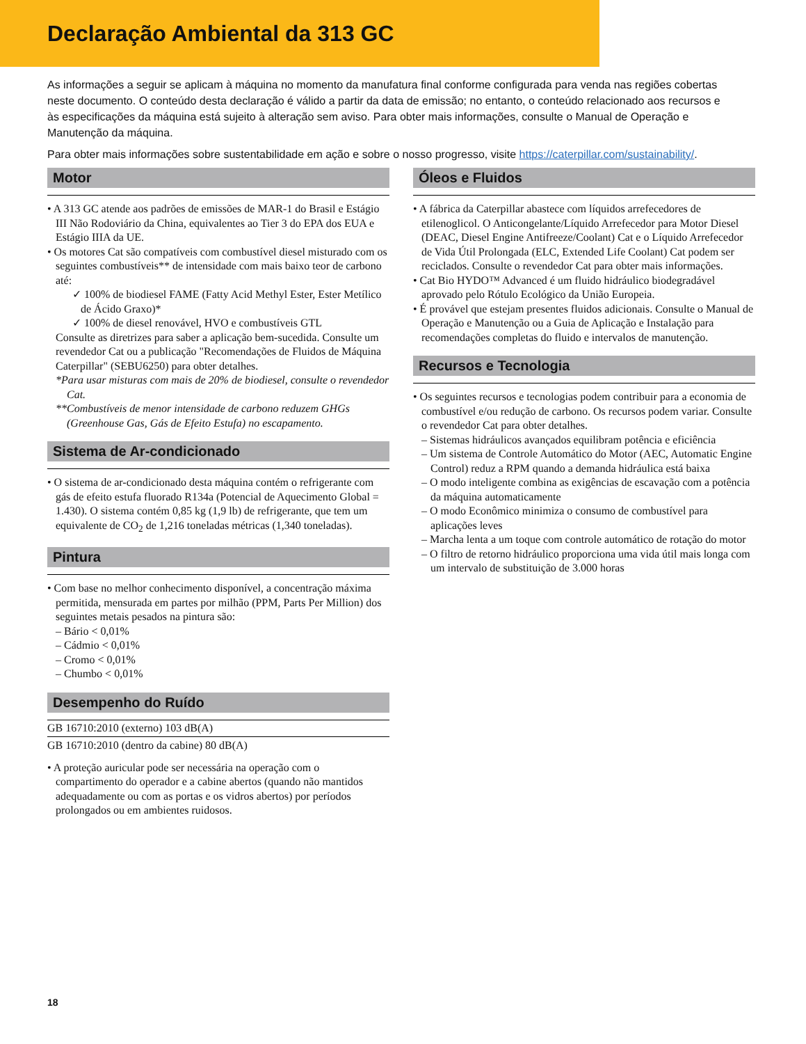Declaração Ambiental da 313 GC
As informações a seguir se aplicam à máquina no momento da manufatura final conforme configurada para venda nas regiões cobertas neste documento. O conteúdo desta declaração é válido a partir da data de emissão; no entanto, o conteúdo relacionado aos recursos e às especificações da máquina está sujeito à alteração sem aviso. Para obter mais informações, consulte o Manual de Operação e Manutenção da máquina.
Para obter mais informações sobre sustentabilidade em ação e sobre o nosso progresso, visite https://caterpillar.com/sustainability/.
Motor
• A 313 GC atende aos padrões de emissões de MAR-1 do Brasil e Estágio III Não Rodoviário da China, equivalentes ao Tier 3 do EPA dos EUA e Estágio IIIA da UE.
• Os motores Cat são compatíveis com combustível diesel misturado com os seguintes combustíveis** de intensidade com mais baixo teor de carbono até:
✓ 100% de biodiesel FAME (Fatty Acid Methyl Ester, Ester Metílico de Ácido Graxo)*
✓ 100% de diesel renovável, HVO e combustíveis GTL
Consulte as diretrizes para saber a aplicação bem-sucedida. Consulte um revendedor Cat ou a publicação "Recomendações de Fluidos de Máquina Caterpillar" (SEBU6250) para obter detalhes.
*Para usar misturas com mais de 20% de biodiesel, consulte o revendedor Cat.
**Combustíveis de menor intensidade de carbono reduzem GHGs (Greenhouse Gas, Gás de Efeito Estufa) no escapamento.
Sistema de Ar-condicionado
• O sistema de ar-condicionado desta máquina contém o refrigerante com gás de efeito estufa fluorado R134a (Potencial de Aquecimento Global = 1.430). O sistema contém 0,85 kg (1,9 lb) de refrigerante, que tem um equivalente de CO<sub>2</sub> de 1,216 toneladas métricas (1,340 toneladas).
Pintura
• Com base no melhor conhecimento disponível, a concentração máxima permitida, mensurada em partes por milhão (PPM, Parts Per Million) dos seguintes metais pesados na pintura são:
– Bário < 0,01%
– Cádmio < 0,01%
– Cromo < 0,01%
– Chumbo < 0,01%
Desempenho do Ruído
GB 16710:2010 (externo) 103 dB(A)
GB 16710:2010 (dentro da cabine) 80 dB(A)
• A proteção auricular pode ser necessária na operação com o compartimento do operador e a cabine abertos (quando não mantidos adequadamente ou com as portas e os vidros abertos) por períodos prolongados ou em ambientes ruidosos.
Óleos e Fluidos
• A fábrica da Caterpillar abastece com líquidos arrefecedores de etilenoglicol. O Anticongelante/Líquido Arrefecedor para Motor Diesel (DEAC, Diesel Engine Antifreeze/Coolant) Cat e o Líquido Arrefecedor de Vida Útil Prolongada (ELC, Extended Life Coolant) Cat podem ser reciclados. Consulte o revendedor Cat para obter mais informações.
• Cat Bio HYDO™ Advanced é um fluido hidráulico biodegradável aprovado pelo Rótulo Ecológico da União Europeia.
• É provável que estejam presentes fluidos adicionais. Consulte o Manual de Operação e Manutenção ou a Guia de Aplicação e Instalação para recomendações completas do fluido e intervalos de manutenção.
Recursos e Tecnologia
• Os seguintes recursos e tecnologias podem contribuir para a economia de combustível e/ou redução de carbono. Os recursos podem variar. Consulte o revendedor Cat para obter detalhes.
– Sistemas hidráulicos avançados equilibram potência e eficiência
– Um sistema de Controle Automático do Motor (AEC, Automatic Engine Control) reduz a RPM quando a demanda hidráulica está baixa
– O modo inteligente combina as exigências de escavação com a potência da máquina automaticamente
– O modo Econômico minimiza o consumo de combustível para aplicações leves
– Marcha lenta a um toque com controle automático de rotação do motor
– O filtro de retorno hidráulico proporciona uma vida útil mais longa com um intervalo de substituição de 3.000 horas
18